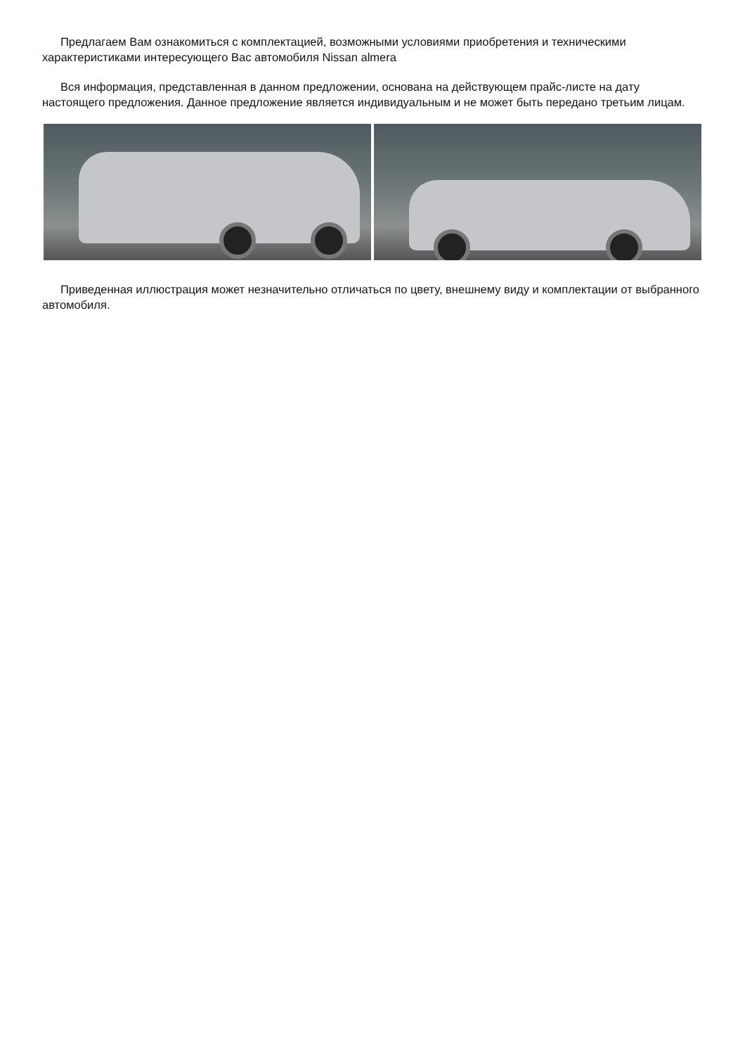Предлагаем Вам ознакомиться с комплектацией, возможными условиями приобретения и техническими характеристиками интересующего Вас автомобиля Nissan almera
Вся информация, представленная в данном предложении, основана на действующем прайс-листе на дату настоящего предложения. Данное предложение является индивидуальным и не может быть передано третьим лицам.
Приведенная иллюстрация может незначительно отличаться по цвету, внешнему виду и комплектации от выбранного автомобиля.